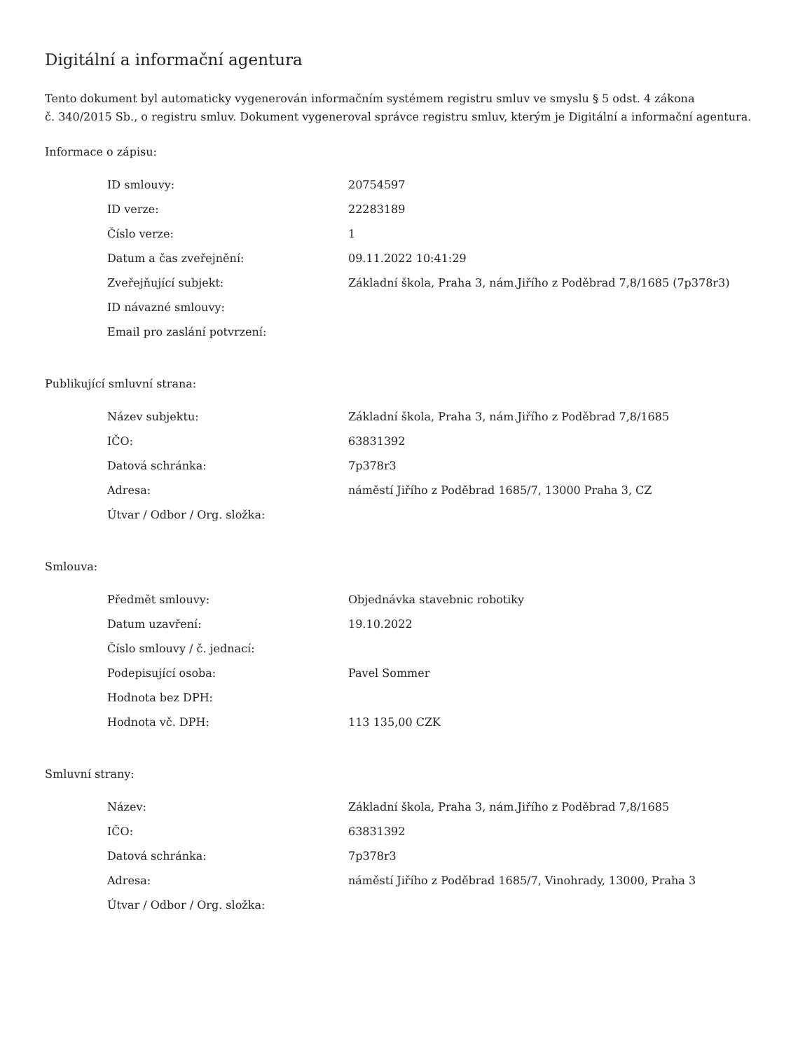Digitální a informační agentura
Tento dokument byl automaticky vygenerován informačním systémem registru smluv ve smyslu § 5 odst. 4 zákona
č. 340/2015 Sb., o registru smluv. Dokument vygeneroval správce registru smluv, kterým je Digitální a informační agentura.
Informace o zápisu:
| ID smlouvy: | 20754597 |
| ID verze: | 22283189 |
| Číslo verze: | 1 |
| Datum a čas zveřejnění: | 09.11.2022 10:41:29 |
| Zveřejňující subjekt: | Základní škola, Praha 3, nám.Jiřího z Poděbrad 7,8/1685 (7p378r3) |
| ID návazné smlouvy: | |
| Email pro zaslání potvrzení: | |
Publikující smluvní strana:
| Název subjektu: | Základní škola, Praha 3, nám.Jiřího z Poděbrad 7,8/1685 |
| IČO: | 63831392 |
| Datová schránka: | 7p378r3 |
| Adresa: | náměstí Jiřího z Poděbrad 1685/7, 13000 Praha 3, CZ |
| Útvar / Odbor / Org. složka: | |
Smlouva:
| Předmět smlouvy: | Objednávka stavebnic robotiky |
| Datum uzavření: | 19.10.2022 |
| Číslo smlouvy / č. jednací: | |
| Podepisující osoba: | Pavel Sommer |
| Hodnota bez DPH: | |
| Hodnota vč. DPH: | 113 135,00 CZK |
Smluvní strany:
| Název: | Základní škola, Praha 3, nám.Jiřího z Poděbrad 7,8/1685 |
| IČO: | 63831392 |
| Datová schránka: | 7p378r3 |
| Adresa: | náměstí Jiřího z Poděbrad 1685/7, Vinohrady, 13000, Praha 3 |
| Útvar / Odbor / Org. složka: | |